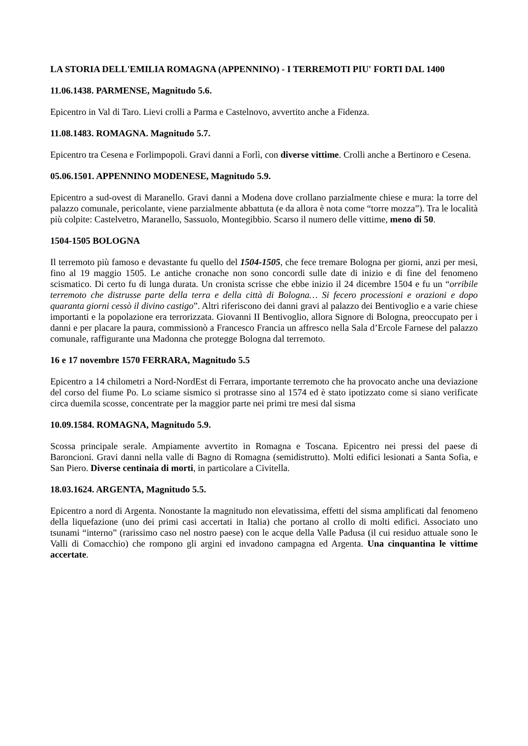LA STORIA DELL'EMILIA ROMAGNA (APPENNINO) - I TERREMOTI PIU' FORTI DAL 1400
11.06.1438. PARMENSE, Magnitudo 5.6.
Epicentro in Val di Taro. Lievi crolli a Parma e Castelnovo, avvertito anche a Fidenza.
11.08.1483. ROMAGNA. Magnitudo 5.7.
Epicentro tra Cesena e Forlimpopoli. Gravi danni a Forlì, con diverse vittime. Crolli anche a Bertinoro e Cesena.
05.06.1501. APPENNINO MODENESE, Magnitudo 5.9.
Epicentro a sud-ovest di Maranello. Gravi danni a Modena dove crollano parzialmente chiese e mura: la torre del palazzo comunale, pericolante, viene parzialmente abbattuta (e da allora è nota come “torre mozza”). Tra le località più colpite: Castelvetro, Maranello, Sassuolo, Montegibbio. Scarso il numero delle vittime, meno di 50.
1504-1505 BOLOGNA
Il terremoto più famoso e devastante fu quello del 1504-1505, che fece tremare Bologna per giorni, anzi per mesi, fino al 19 maggio 1505. Le antiche cronache non sono concordi sulle date di inizio e di fine del fenomeno scismatico. Di certo fu di lunga durata. Un cronista scrisse che ebbe inizio il 24 dicembre 1504 e fu un “orribile terremoto che distrusse parte della terra e della città di Bologna… Si fecero processioni e orazioni e dopo quaranta giorni cessò il divino castigo”. Altri riferiscono dei danni gravi al palazzo dei Bentivoglio e a varie chiese importanti e la popolazione era terrorizzata. Giovanni II Bentivoglio, allora Signore di Bologna, preoccupato per i danni e per placare la paura, commissionò a Francesco Francia un affresco nella Sala d’Ercole Farnese del palazzo comunale, raffigurante una Madonna che protegge Bologna dal terremoto.
16 e 17 novembre 1570 FERRARA, Magnitudo 5.5
Epicentro a 14 chilometri a Nord-NordEst di Ferrara, importante terremoto che ha provocato anche una deviazione del corso del fiume Po. Lo sciame sismico si protrasse sino al 1574 ed è stato ipotizzato come si siano verificate circa duemila scosse, concentrate per la maggior parte nei primi tre mesi dal sisma
10.09.1584. ROMAGNA, Magnitudo 5.9.
Scossa principale serale. Ampiamente avvertito in Romagna e Toscana. Epicentro nei pressi del paese di Baroncioni. Gravi danni nella valle di Bagno di Romagna (semidistrutto). Molti edifici lesionati a Santa Sofia, e San Piero. Diverse centinaia di morti, in particolare a Civitella.
18.03.1624. ARGENTA, Magnitudo 5.5.
Epicentro a nord di Argenta. Nonostante la magnitudo non elevatissima, effetti del sisma amplificati dal fenomeno della liquefazione (uno dei primi casi accertati in Italia) che portano al crollo di molti edifici. Associato uno tsunami “interno” (rarissimo caso nel nostro paese) con le acque della Valle Padusa (il cui residuo attuale sono le Valli di Comacchio) che rompono gli argini ed invadono campagna ed Argenta. Una cinquantina le vittime accertate.